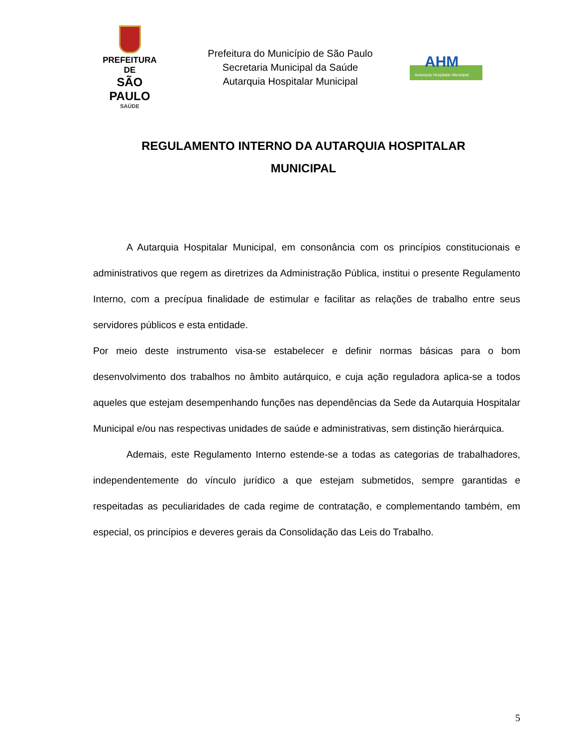PREFEITURA DE
SÃO PAULO
SAÚDE
Prefeitura do Município de São Paulo
Secretaria Municipal da Saúde
Autarquia Hospitalar Municipal
AHM
Autarquia Hospitalar Municipal
REGULAMENTO INTERNO DA AUTARQUIA HOSPITALAR MUNICIPAL
A Autarquia Hospitalar Municipal, em consonância com os princípios constitucionais e administrativos que regem as diretrizes da Administração Pública, institui o presente Regulamento Interno, com a precípua finalidade de estimular e facilitar as relações de trabalho entre seus servidores públicos e esta entidade.
Por meio deste instrumento visa-se estabelecer e definir normas básicas para o bom desenvolvimento dos trabalhos no âmbito autárquico, e cuja ação reguladora aplica-se a todos aqueles que estejam desempenhando funções nas dependências da Sede da Autarquia Hospitalar Municipal e/ou nas respectivas unidades de saúde e administrativas, sem distinção hierárquica.
Ademais, este Regulamento Interno estende-se a todas as categorias de trabalhadores, independentemente do vínculo jurídico a que estejam submetidos, sempre garantidas e respeitadas as peculiaridades de cada regime de contratação, e complementando também, em especial, os princípios e deveres gerais da Consolidação das Leis do Trabalho.
5